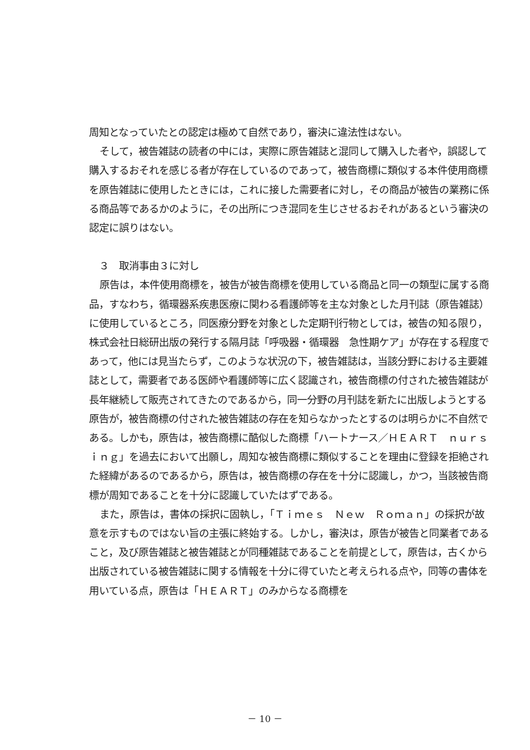周知となっていたとの認定は極めて自然であり，審決に違法性はない。
そして，被告雑誌の読者の中には，実際に原告雑誌と混同して購入した者や，誤認して購入するおそれを感じる者が存在しているのであって，被告商標に類似する本件使用商標を原告雑誌に使用したときには，これに接した需要者に対し，その商品が被告の業務に係る商品等であるかのように，その出所につき混同を生じさせるおそれがあるという審決の認定に誤りはない。
　３　取消事由３に対し
原告は，本件使用商標を，被告が被告商標を使用している商品と同一の類型に属する商品，すなわち，循環器系疾患医療に関わる看護師等を主な対象とした月刊誌（原告雑誌）に使用しているところ，同医療分野を対象とした定期刊行物としては，被告の知る限り，株式会社日総研出版の発行する隔月誌「呼吸器・循環器　急性期ケア」が存在する程度であって，他には見当たらず，このような状況の下，被告雑誌は，当該分野における主要雑誌として，需要者である医師や看護師等に広く認識され，被告商標の付された被告雑誌が長年継続して販売されてきたのであるから，同一分野の月刊誌を新たに出版しようとする原告が，被告商標の付された被告雑誌の存在を知らなかったとするのは明らかに不自然である。しかも，原告は，被告商標に酷似した商標「ハートナース／ＨＥＡＲＴ　ｎｕｒｓｉｎｇ」を過去において出願し，周知な被告商標に類似することを理由に登録を拒絶された経緯があるのであるから，原告は，被告商標の存在を十分に認識し，かつ，当該被告商標が周知であることを十分に認識していたはずである。
また，原告は，書体の採択に固執し，「Ｔｉｍｅｓ　Ｎｅｗ　Ｒｏｍａｎ」の採択が故意を示すものではない旨の主張に終始する。しかし，審決は，原告が被告と同業者であること，及び原告雑誌と被告雑誌とが同種雑誌であることを前提として，原告は，古くから出版されている被告雑誌に関する情報を十分に得ていたと考えられる点や，同等の書体を用いている点，原告は「ＨＥＡＲＴ」のみからなる商標を
－ 10 －